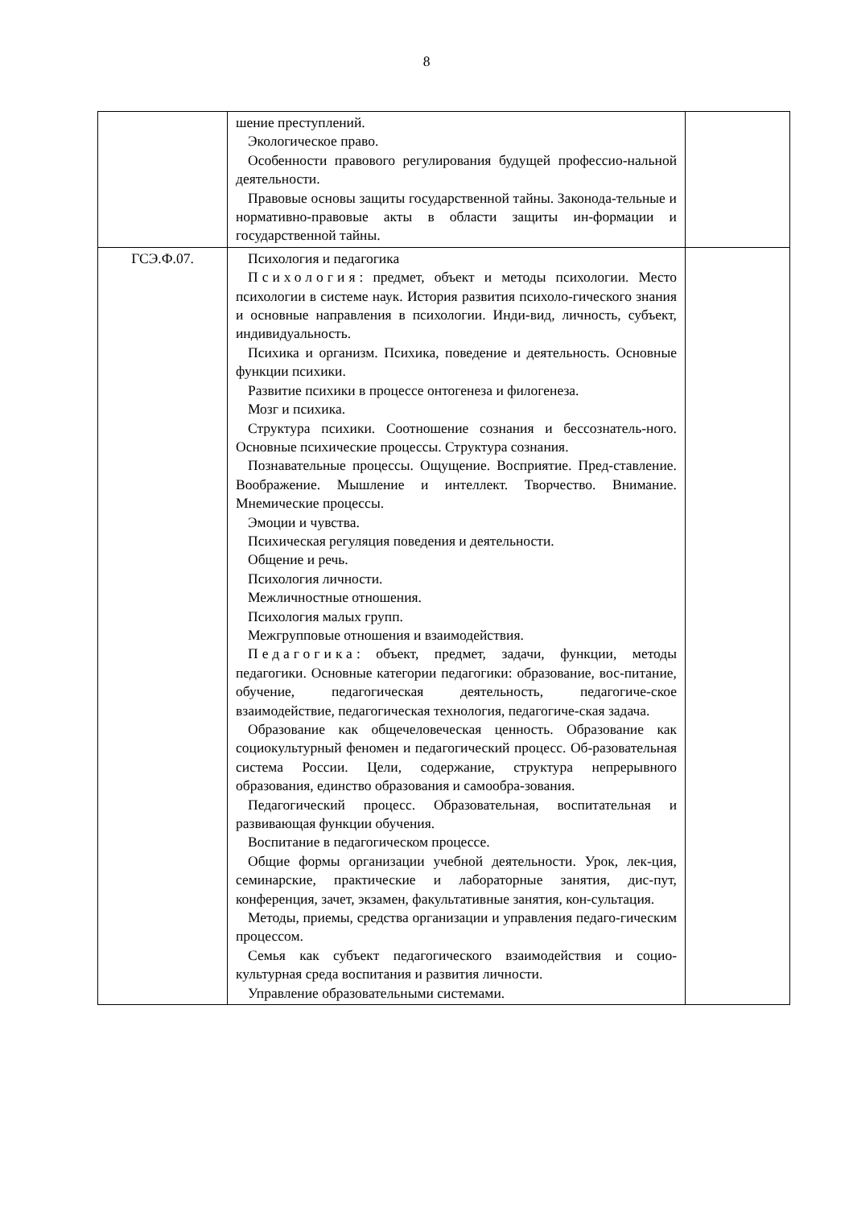8
| | шение преступлений. Экологическое право. Особенности правового регулирования будущей профессио-нальной деятельности. Правовые основы защиты государственной тайны. Законода-тельные и нормативно-правовые акты в области защиты ин-формации и государственной тайны. | |
| ГСЭ.Ф.07. | Психология и педагогика Психология : предмет, объект и методы психологии. Место психологии в системе наук. История развития психоло-гического знания и основные направления в психологии. Инди-вид, личность, субъект, индивидуальность. Психика и организм. Психика, поведение и деятельность. Основные функции психики. Развитие психики в процессе онтогенеза и филогенеза. Мозг и психика. Структура психики. Соотношение сознания и бессознатель-ного. Основные психические процессы. Структура сознания. Познавательные процессы. Ощущение. Восприятие. Пред-ставление. Воображение. Мышление и интеллект. Творчество. Внимание. Мнемические процессы. Эмоции и чувства. Психическая регуляция поведения и деятельности. Общение и речь. Психология личности. Межличностные отношения. Психология малых групп. Межгрупповые отношения и взаимодействия. Педагогика : объект, предмет, задачи, функции, методы педагогики. Основные категории педагогики: образование, вос-питание, обучение, педагогическая деятельность, педагогиче-ское взаимодействие, педагогическая технология, педагогиче-ская задача. Образование как общечеловеческая ценность. Образование как социокультурный феномен и педагогический процесс. Об-разовательная система России. Цели, содержание, структура непрерывного образования, единство образования и самообра-зования. Педагогический процесс. Образовательная, воспитательная и развивающая функции обучения. Воспитание в педагогическом процессе. Общие формы организации учебной деятельности. Урок, лек-ция, семинарские, практические и лабораторные занятия, дис-пут, конференция, зачет, экзамен, факультативные занятия, кон-сультация. Методы, приемы, средства организации и управления педаго-гическим процессом. Семья как субъект педагогического взаимодействия и социо-культурная среда воспитания и развития личности. Управление образовательными системами. | |